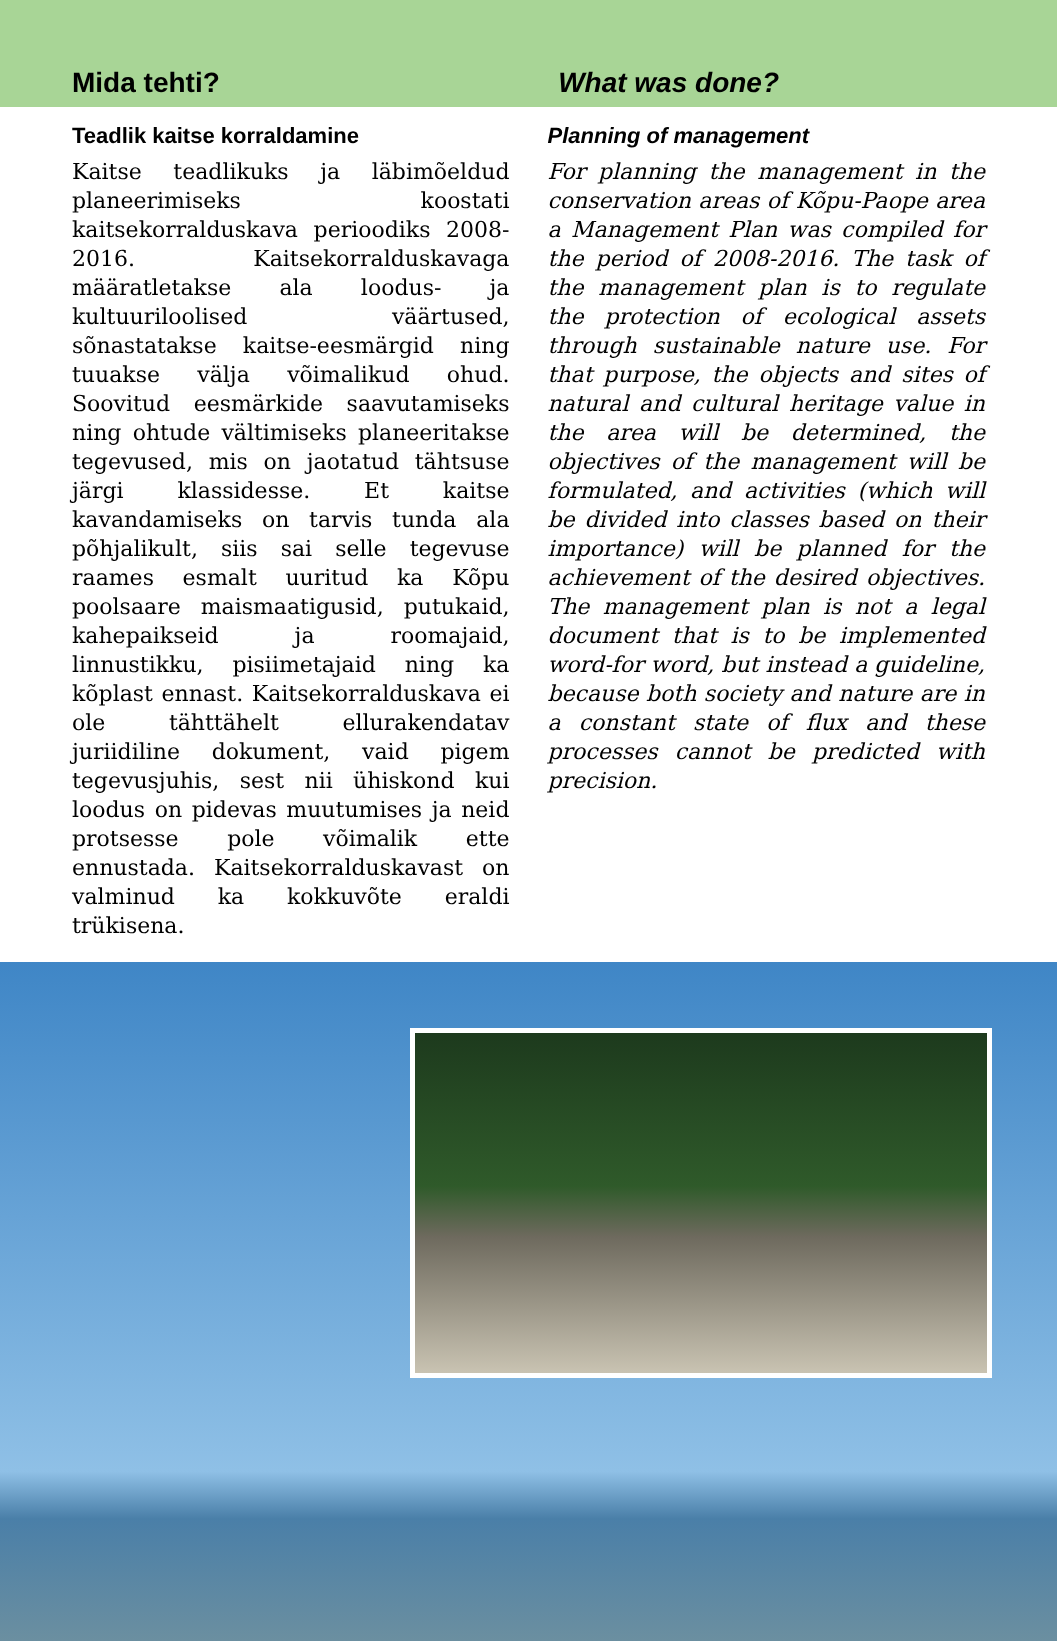Mida tehti?
What was done?
Teadlik kaitse korraldamine
Kaitse teadlikuks ja läbimõeldud planeerimiseks koostati kaitsekorralduskava perioodiks 2008-2016. Kaitsekorralduskavaga määratletakse ala loodus- ja kultuuriloolised väärtused, sõnastatakse kaitse-eesmärgid ning tuuakse välja võimalikud ohud. Soovitud eesmärkide saavutamiseks ning ohtude vältimiseks planeeritakse tegevused, mis on jaotatud tähtsuse järgi klassidesse. Et kaitse kavandamiseks on tarvis tunda ala põhjalikult, siis sai selle tegevuse raames esmalt uuritud ka Kõpu poolsaare maismaatigusid, putukaid, kahepaikseid ja roomajaid, linnustikku, pisiimetajaid ning ka kõplast ennast. Kaitsekorralduskava ei ole tähttähelt ellurakendatav juriidiline dokument, vaid pigem tegevusjuhis, sest nii ühiskond kui loodus on pidevas muutumises ja neid protsesse pole võimalik ette ennustada. Kaitsekorralduskavast on valminud ka kokkuvõte eraldi trükisena.
Planning of management
For planning the management in the conservation areas of Kõpu-Paope area a Management Plan was compiled for the period of 2008-2016. The task of the management plan is to regulate the protection of ecological assets through sustainable nature use. For that purpose, the objects and sites of natural and cultural heritage value in the area will be determined, the objectives of the management will be formulated, and activities (which will be divided into classes based on their importance) will be planned for the achievement of the desired objectives. The management plan is not a legal document that is to be implemented word-for word, but instead a guideline, because both society and nature are in a constant state of flux and these processes cannot be predicted with precision.